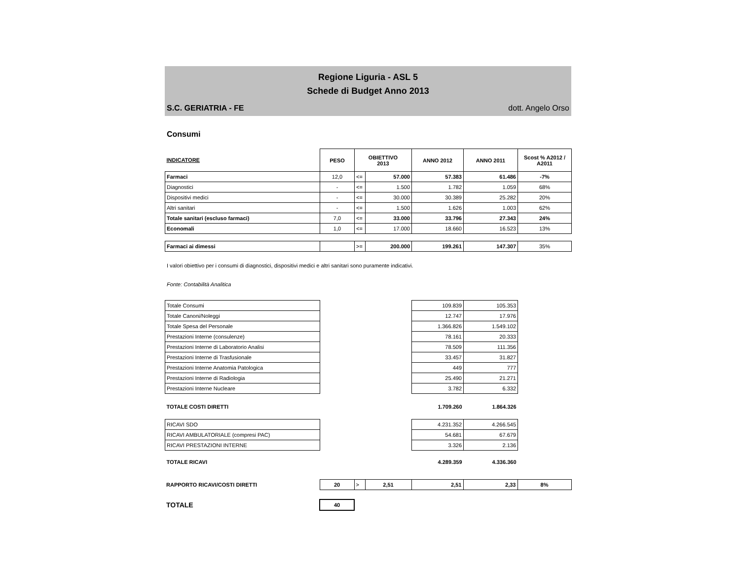Regione Liguria - ASL 5
Schede di Budget Anno 2013
S.C. GERIATRIA - FE dott. Angelo Orso
Consumi
| INDICATORE | PESO | OBIETTIVO 2013 | | ANNO 2012 | ANNO 2011 | Scost % A2012 / A2011 |
| --- | --- | --- | --- | --- | --- | --- |
| Farmaci | 12,0 | <= | 57.000 | 57.383 | 61.486 | -7% |
| Diagnostici | - | <= | 1.500 | 1.782 | 1.059 | 68% |
| Dispositivi medici | - | <= | 30.000 | 30.389 | 25.282 | 20% |
| Altri sanitari | - | <= | 1.500 | 1.626 | 1.003 | 62% |
| Totale sanitari (escluso farmaci) | 7,0 | <= | 33.000 | 33.796 | 27.343 | 24% |
| Economali | 1,0 | <= | 17.000 | 18.660 | 16.523 | 13% |
| Farmaci ai dimessi | | >= | 200.000 | 199.261 | 147.307 | 35% |
I valori obiettivo per i consumi di diagnostici, dispositivi medici e altri sanitari sono puramente indicativi.
Fonte: Contabilità Analitica
| Totale Consumi | | 109.839 | 105.353 | |
| Totale Canoni/Noleggi | | 12.747 | 17.976 | |
| Totale Spesa del Personale | | 1.366.826 | 1.549.102 | |
| Prestazioni Interne (consulenze) | | 78.161 | 20.333 | |
| Prestazioni Interne di Laboratorio Analisi | | 78.509 | 111.356 | |
| Prestazioni Interne di Trasfusionale | | 33.457 | 31.827 | |
| Prestazioni Interne Anatomia Patologica | | 449 | 777 | |
| Prestazioni Interne di Radiologia | | 25.490 | 21.271 | |
| Prestazioni Interne Nucleare | | 3.782 | 6.332 | |
| TOTALE COSTI DIRETTI | | 1.709.260 | 1.864.326 | |
| RICAVI SDO | | 4.231.352 | 4.266.545 | |
| RICAVI AMBULATORIALE (compresi PAC) | | 54.681 | 67.679 | |
| RICAVI PRESTAZIONI INTERNE | | 3.326 | 2.136 | |
| TOTALE RICAVI | | 4.289.359 | 4.336.360 | |
| RAPPORTO RICAVI/COSTI DIRETTI | 20 | > | 2,51 | 2,51 | 2,33 | 8% |
| TOTALE | 40 | | | | | |